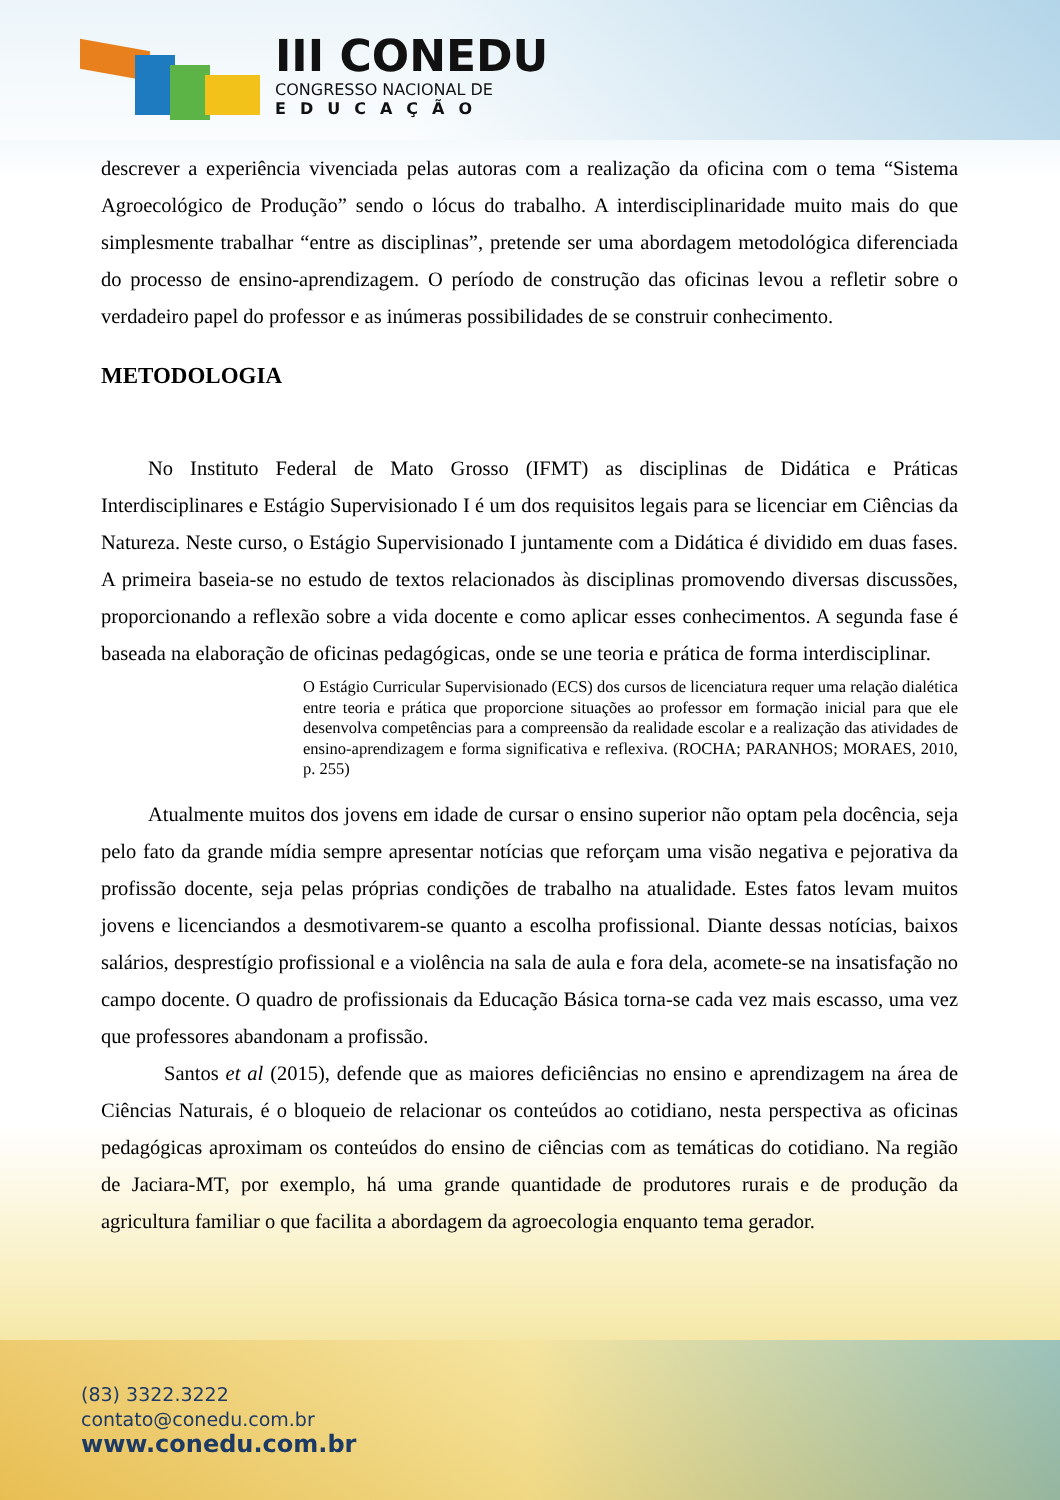III CONEDU
CONGRESSO NACIONAL DE
EDUCAÇÃO
descrever a experiência vivenciada pelas autoras com a realização da oficina com o tema “Sistema Agroecológico de Produção” sendo o lócus do trabalho. A interdisciplinaridade muito mais do que simplesmente trabalhar “entre as disciplinas”, pretende ser uma abordagem metodológica diferenciada do processo de ensino-aprendizagem. O período de construção das oficinas levou a refletir sobre o verdadeiro papel do professor e as inúmeras possibilidades de se construir conhecimento.
METODOLOGIA
No Instituto Federal de Mato Grosso (IFMT) as disciplinas de Didática e Práticas Interdisciplinares e Estágio Supervisionado I é um dos requisitos legais para se licenciar em Ciências da Natureza. Neste curso, o Estágio Supervisionado I juntamente com a Didática é dividido em duas fases. A primeira baseia-se no estudo de textos relacionados às disciplinas promovendo diversas discussões, proporcionando a reflexão sobre a vida docente e como aplicar esses conhecimentos. A segunda fase é baseada na elaboração de oficinas pedagógicas, onde se une teoria e prática de forma interdisciplinar.
O Estágio Curricular Supervisionado (ECS) dos cursos de licenciatura requer uma relação dialética entre teoria e prática que proporcione situações ao professor em formação inicial para que ele desenvolva competências para a compreensão da realidade escolar e a realização das atividades de ensino-aprendizagem e forma significativa e reflexiva. (ROCHA; PARANHOS; MORAES, 2010, p. 255)
Atualmente muitos dos jovens em idade de cursar o ensino superior não optam pela docência, seja pelo fato da grande mídia sempre apresentar notícias que reforçam uma visão negativa e pejorativa da profissão docente, seja pelas próprias condições de trabalho na atualidade. Estes fatos levam muitos jovens e licenciandos a desmotivarem-se quanto a escolha profissional. Diante dessas notícias, baixos salários, desprestígio profissional e a violência na sala de aula e fora dela, acomete-se na insatisfação no campo docente. O quadro de profissionais da Educação Básica torna-se cada vez mais escasso, uma vez que professores abandonam a profissão.
Santos et al (2015), defende que as maiores deficiências no ensino e aprendizagem na área de Ciências Naturais, é o bloqueio de relacionar os conteúdos ao cotidiano, nesta perspectiva as oficinas pedagógicas aproximam os conteúdos do ensino de ciências com as temáticas do cotidiano. Na região de Jaciara-MT, por exemplo, há uma grande quantidade de produtores rurais e de produção da agricultura familiar o que facilita a abordagem da agroecologia enquanto tema gerador.
(83) 3322.3222
contato@conedu.com.br
www.conedu.com.br